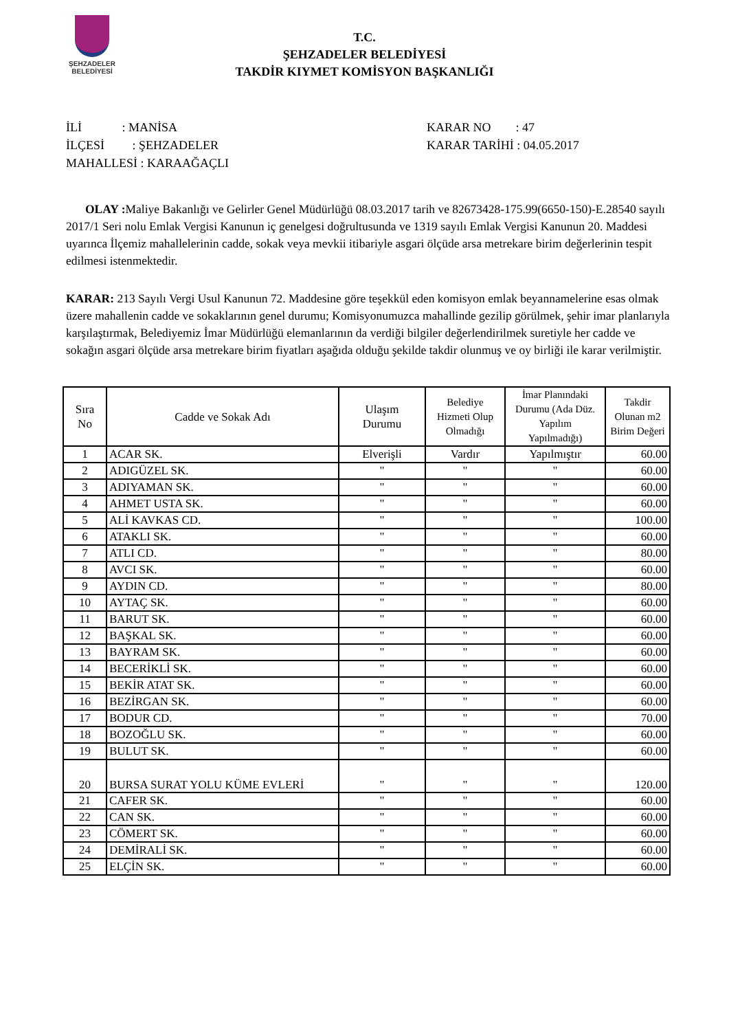ŞEHZADELER
BELEDİYESİ
T.C.
ŞEHZADELER BELEDİYESİ
TAKDİR KIYMET KOMİSYON BAŞKANLIĞI
İLİ : MANİSA
İLÇESİ : ŞEHZADELER
MAHALLESİ : KARAAĞAÇLI
KARAR NO : 47
KARAR TARİHİ : 04.05.2017
OLAY : Maliye Bakanlığı ve Gelirler Genel Müdürlüğü 08.03.2017 tarih ve 82673428-175.99(6650-150)-E.28540 sayılı 2017/1 Seri nolu Emlak Vergisi Kanunun iç genelgesi doğrultusunda ve 1319 sayılı Emlak Vergisi Kanunun 20. Maddesi uyarınca İlçemiz mahallelerinin cadde, sokak veya mevkii itibariyle asgari ölçüde arsa metrekare birim değerlerinin tespit edilmesi istenmektedir.
KARAR: 213 Sayılı Vergi Usul Kanunun 72. Maddesine göre teşekkül eden komisyon emlak beyannamelerine esas olmak üzere mahallenin cadde ve sokaklarının genel durumu; Komisyonumuzca mahallinde gezilip görülmek, şehir imar planlarıyla karşılaştırmak, Belediyemiz İmar Müdürlüğü elemanlarının da verdiği bilgiler değerlendirilmek suretiyle her cadde ve sokağın asgari ölçüde arsa metrekare birim fiyatları aşağıda olduğu şekilde takdir olunmuş ve oy birliği ile karar verilmiştir.
| Sıra No | Cadde ve Sokak Adı | Ulaşım Durumu | Belediye Hizmeti Olup Olmadığı | İmar Planındaki Durumu (Ada Düz. Yapılım Yapılmadığı) | Takdir Olunan m2 Birim Değeri |
| --- | --- | --- | --- | --- | --- |
| 1 | ACAR SK. | Elverişli | Vardır | Yapılmıştır | 60.00 |
| 2 | ADIGÜZEL SK. | " | " | " | 60.00 |
| 3 | ADIYAMAN SK. | " | " | " | 60.00 |
| 4 | AHMET USTA SK. | " | " | " | 60.00 |
| 5 | ALİ KAVKAS CD. | " | " | " | 100.00 |
| 6 | ATAKLI SK. | " | " | " | 60.00 |
| 7 | ATLI CD. | " | " | " | 80.00 |
| 8 | AVCI SK. | " | " | " | 60.00 |
| 9 | AYDIN CD. | " | " | " | 80.00 |
| 10 | AYTAÇ SK. | " | " | " | 60.00 |
| 11 | BARUT SK. | " | " | " | 60.00 |
| 12 | BAŞKAL SK. | " | " | " | 60.00 |
| 13 | BAYRAM SK. | " | " | " | 60.00 |
| 14 | BECERİKLİ SK. | " | " | " | 60.00 |
| 15 | BEKİR ATAT SK. | " | " | " | 60.00 |
| 16 | BEZİRGAN SK. | " | " | " | 60.00 |
| 17 | BODUR CD. | " | " | " | 70.00 |
| 18 | BOZOĞLU SK. | " | " | " | 60.00 |
| 19 | BULUT SK. | " | " | " | 60.00 |
| 20 | BURSA SURAT YOLU KÜME EVLERİ | " | " | " | 120.00 |
| 21 | CAFER SK. | " | " | " | 60.00 |
| 22 | CAN SK. | " | " | " | 60.00 |
| 23 | CÖMERT SK. | " | " | " | 60.00 |
| 24 | DEMİRALİ SK. | " | " | " | 60.00 |
| 25 | ELÇİN SK. | " | " | " | 60.00 |